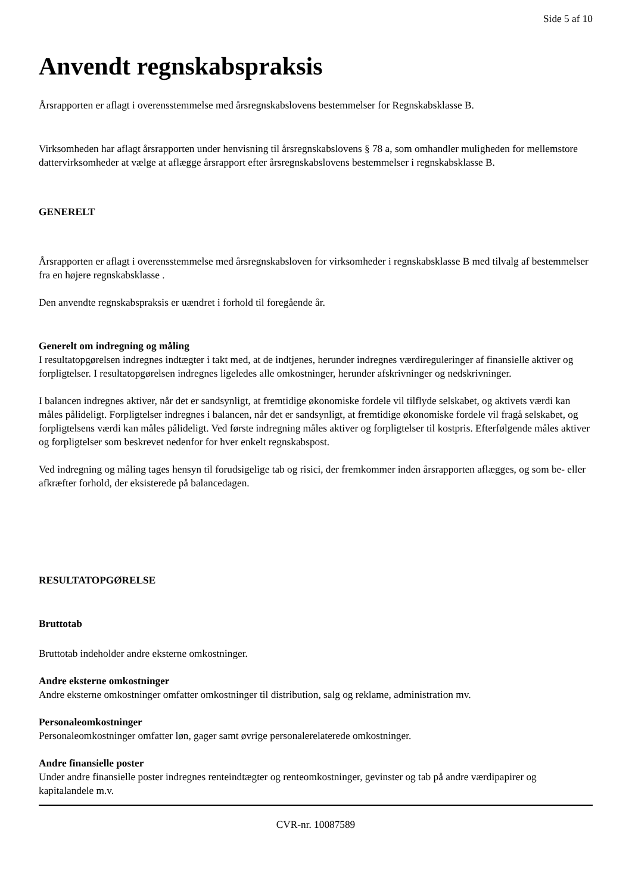Side 5 af 10
Anvendt regnskabspraksis
Årsrapporten er aflagt i overensstemmelse med årsregnskabslovens bestemmelser for Regnskabsklasse B.
Virksomheden har aflagt årsrapporten under henvisning til årsregnskabslovens § 78 a, som omhandler muligheden for mellemstore dattervirksomheder at vælge at aflægge årsrapport efter årsregnskabslovens bestemmelser i regnskabsklasse B.
GENERELT
Årsrapporten er aflagt i overensstemmelse med årsregnskabsloven for virksomheder i regnskabsklasse B med tilvalg af bestemmelser fra en højere regnskabsklasse .
Den anvendte regnskabspraksis er uændret i forhold til foregående år.
Generelt om indregning og måling
I resultatopgørelsen indregnes indtægter i takt med, at de indtjenes, herunder indregnes værdireguleringer af finansielle aktiver og forpligtelser. I resultatopgørelsen indregnes ligeledes alle omkostninger, herunder afskrivninger og nedskrivninger.
I balancen indregnes aktiver, når det er sandsynligt, at fremtidige økonomiske fordele vil tilflyde selskabet, og aktivets værdi kan måles pålideligt. Forpligtelser indregnes i balancen, når det er sandsynligt, at fremtidige økonomiske fordele vil fragå selskabet, og forpligtelsens værdi kan måles pålideligt. Ved første indregning måles aktiver og forpligtelser til kostpris. Efterfølgende måles aktiver og forpligtelser som beskrevet nedenfor for hver enkelt regnskabspost.
Ved indregning og måling tages hensyn til forudsigelige tab og risici, der fremkommer inden årsrapporten aflægges, og som be- eller afkræfter forhold, der eksisterede på balancedagen.
RESULTATOPGØRELSE
Bruttotab
Bruttotab indeholder andre eksterne omkostninger.
Andre eksterne omkostninger
Andre eksterne omkostninger omfatter omkostninger til distribution, salg og reklame, administration mv.
Personaleomkostninger
Personaleomkostninger omfatter løn, gager samt øvrige personalerelaterede omkostninger.
Andre finansielle poster
Under andre finansielle poster indregnes renteindtægter og renteomkostninger, gevinster og tab på andre værdipapirer og kapitalandele m.v.
CVR-nr. 10087589